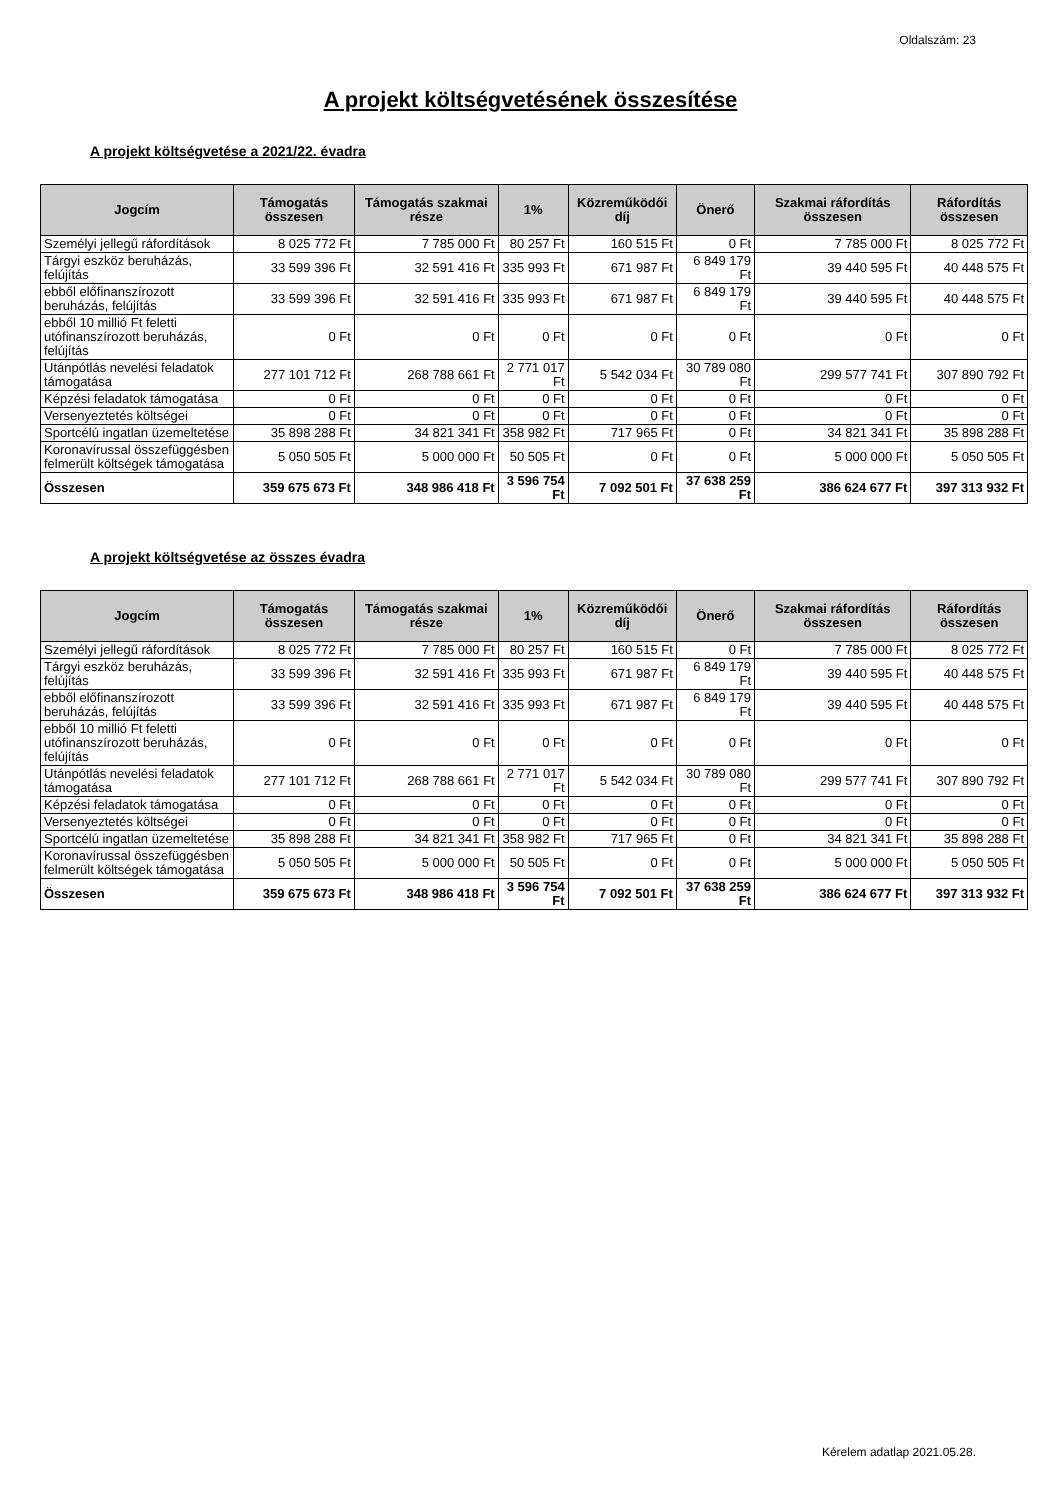Oldalszám: 23
A projekt költségvetésének összesítése
A projekt költségvetése a 2021/22. évadra
| Jogcím | Támogatás összesen | Támogatás szakmai része | 1% | Közreműködői díj | Önerő | Szakmai ráfordítás összesen | Ráfordítás összesen |
| --- | --- | --- | --- | --- | --- | --- | --- |
| Személyi jellegű ráfordítások | 8 025 772 Ft | 7 785 000 Ft | 80 257 Ft | 160 515 Ft | 0 Ft | 7 785 000 Ft | 8 025 772 Ft |
| Tárgyi eszköz beruházás, felújítás | 33 599 396 Ft | 32 591 416 Ft | 335 993 Ft | 671 987 Ft | 6 849 179 Ft | 39 440 595 Ft | 40 448 575 Ft |
| ebből előfinanszírozott beruházás, felújítás | 33 599 396 Ft | 32 591 416 Ft | 335 993 Ft | 671 987 Ft | 6 849 179 Ft | 39 440 595 Ft | 40 448 575 Ft |
| ebből 10 millió Ft feletti utófinanszírozott beruházás, felújítás | 0 Ft | 0 Ft | 0 Ft | 0 Ft | 0 Ft | 0 Ft | 0 Ft |
| Utánpótlás nevelési feladatok támogatása | 277 101 712 Ft | 268 788 661 Ft | 2 771 017 Ft | 5 542 034 Ft | 30 789 080 Ft | 299 577 741 Ft | 307 890 792 Ft |
| Képzési feladatok támogatása | 0 Ft | 0 Ft | 0 Ft | 0 Ft | 0 Ft | 0 Ft | 0 Ft |
| Versenyeztetés költségei | 0 Ft | 0 Ft | 0 Ft | 0 Ft | 0 Ft | 0 Ft | 0 Ft |
| Sportcélú ingatlan üzemeltetése | 35 898 288 Ft | 34 821 341 Ft | 358 982 Ft | 717 965 Ft | 0 Ft | 34 821 341 Ft | 35 898 288 Ft |
| Koronavírussal összefüggésben felmerült költségek támogatása | 5 050 505 Ft | 5 000 000 Ft | 50 505 Ft | 0 Ft | 0 Ft | 5 000 000 Ft | 5 050 505 Ft |
| Összesen | 359 675 673 Ft | 348 986 418 Ft | 3 596 754 Ft | 7 092 501 Ft | 37 638 259 Ft | 386 624 677 Ft | 397 313 932 Ft |
A projekt költségvetése az összes évadra
| Jogcím | Támogatás összesen | Támogatás szakmai része | 1% | Közreműködői díj | Önerő | Szakmai ráfordítás összesen | Ráfordítás összesen |
| --- | --- | --- | --- | --- | --- | --- | --- |
| Személyi jellegű ráfordítások | 8 025 772 Ft | 7 785 000 Ft | 80 257 Ft | 160 515 Ft | 0 Ft | 7 785 000 Ft | 8 025 772 Ft |
| Tárgyi eszköz beruházás, felújítás | 33 599 396 Ft | 32 591 416 Ft | 335 993 Ft | 671 987 Ft | 6 849 179 Ft | 39 440 595 Ft | 40 448 575 Ft |
| ebből előfinanszírozott beruházás, felújítás | 33 599 396 Ft | 32 591 416 Ft | 335 993 Ft | 671 987 Ft | 6 849 179 Ft | 39 440 595 Ft | 40 448 575 Ft |
| ebből 10 millió Ft feletti utófinanszírozott beruházás, felújítás | 0 Ft | 0 Ft | 0 Ft | 0 Ft | 0 Ft | 0 Ft | 0 Ft |
| Utánpótlás nevelési feladatok támogatása | 277 101 712 Ft | 268 788 661 Ft | 2 771 017 Ft | 5 542 034 Ft | 30 789 080 Ft | 299 577 741 Ft | 307 890 792 Ft |
| Képzési feladatok támogatása | 0 Ft | 0 Ft | 0 Ft | 0 Ft | 0 Ft | 0 Ft | 0 Ft |
| Versenyeztetés költségei | 0 Ft | 0 Ft | 0 Ft | 0 Ft | 0 Ft | 0 Ft | 0 Ft |
| Sportcélú ingatlan üzemeltetése | 35 898 288 Ft | 34 821 341 Ft | 358 982 Ft | 717 965 Ft | 0 Ft | 34 821 341 Ft | 35 898 288 Ft |
| Koronavírussal összefüggésben felmerült költségek támogatása | 5 050 505 Ft | 5 000 000 Ft | 50 505 Ft | 0 Ft | 0 Ft | 5 000 000 Ft | 5 050 505 Ft |
| Összesen | 359 675 673 Ft | 348 986 418 Ft | 3 596 754 Ft | 7 092 501 Ft | 37 638 259 Ft | 386 624 677 Ft | 397 313 932 Ft |
Kérelem adatlap 2021.05.28.